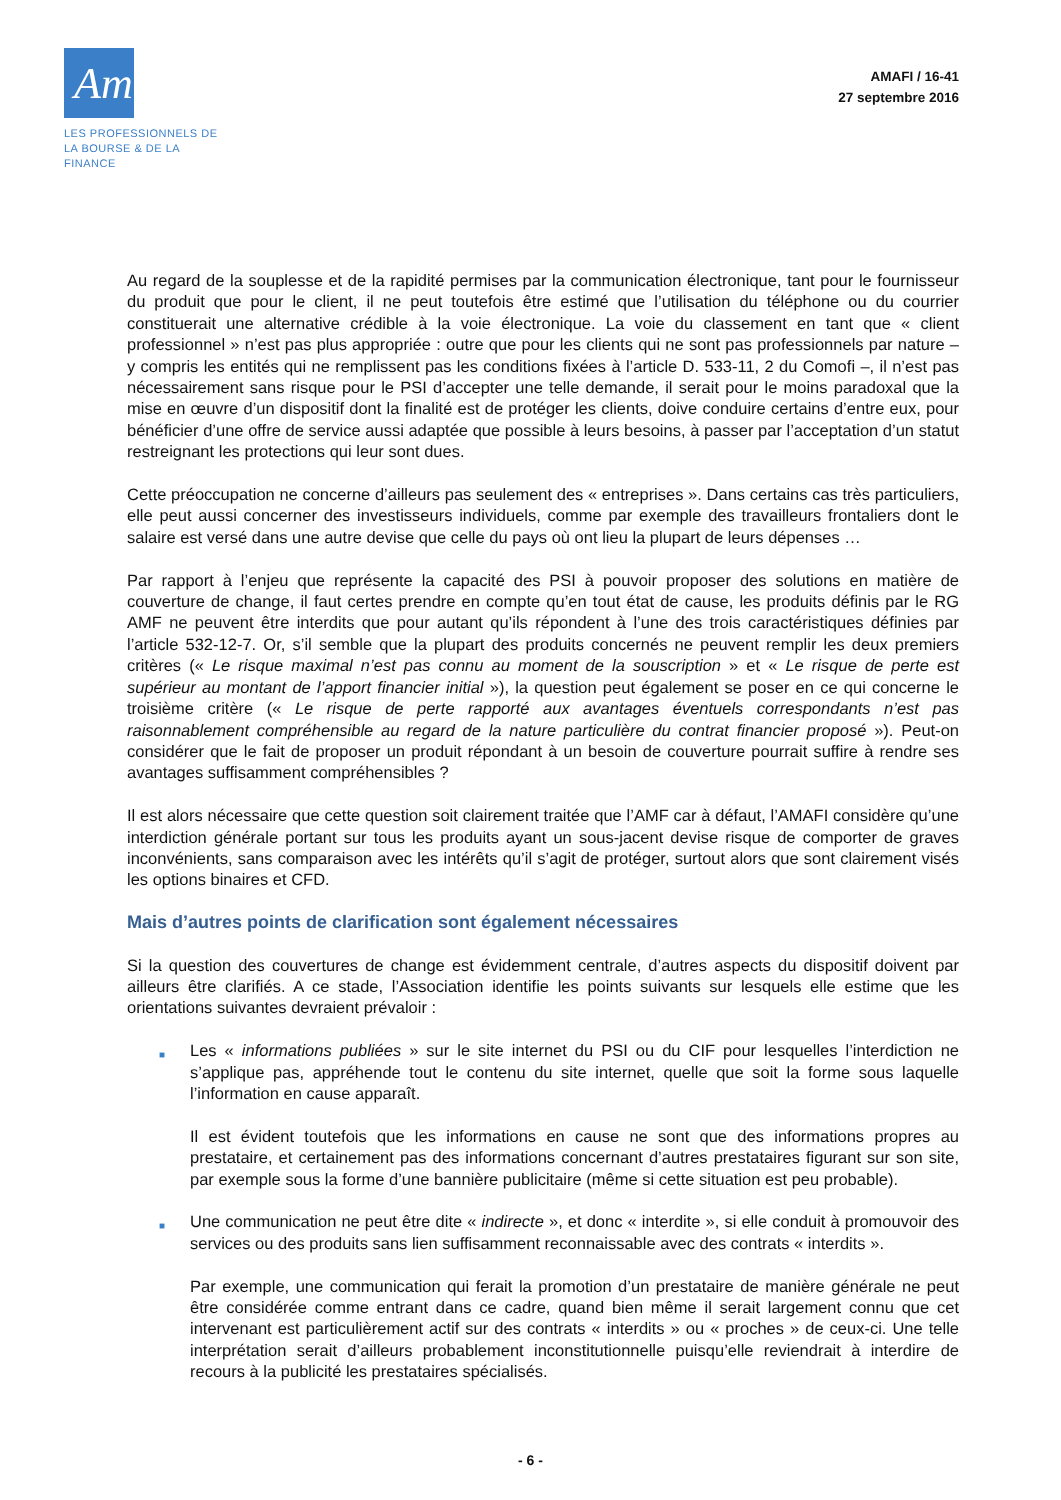Amafi ›
LES PROFESSIONNELS DE
LA BOURSE & DE LA FINANCE
AMAFI / 16-41
27 septembre 2016
Au regard de la souplesse et de la rapidité permises par la communication électronique, tant pour le fournisseur du produit que pour le client, il ne peut toutefois être estimé que l’utilisation du téléphone ou du courrier constituerait une alternative crédible à la voie électronique. La voie du classement en tant que « client professionnel » n’est pas plus appropriée : outre que pour les clients qui ne sont pas professionnels par nature – y compris les entités qui ne remplissent pas les conditions fixées à l’article D. 533-11, 2 du Comofi –, il n’est pas nécessairement sans risque pour le PSI d’accepter une telle demande, il serait pour le moins paradoxal que la mise en œuvre d’un dispositif dont la finalité est de protéger les clients, doive conduire certains d’entre eux, pour bénéficier d’une offre de service aussi adaptée que possible à leurs besoins, à passer par l’acceptation d’un statut restreignant les protections qui leur sont dues.
Cette préoccupation ne concerne d’ailleurs pas seulement des « entreprises ». Dans certains cas très particuliers, elle peut aussi concerner des investisseurs individuels, comme par exemple des travailleurs frontaliers dont le salaire est versé dans une autre devise que celle du pays où ont lieu la plupart de leurs dépenses …
Par rapport à l’enjeu que représente la capacité des PSI à pouvoir proposer des solutions en matière de couverture de change, il faut certes prendre en compte qu’en tout état de cause, les produits définis par le RG AMF ne peuvent être interdits que pour autant qu’ils répondent à l’une des trois caractéristiques définies par l’article 532-12-7. Or, s’il semble que la plupart des produits concernés ne peuvent remplir les deux premiers critères (« Le risque maximal n’est pas connu au moment de la souscription » et « Le risque de perte est supérieur au montant de l’apport financier initial »), la question peut également se poser en ce qui concerne le troisième critère (« Le risque de perte rapporté aux avantages éventuels correspondants n’est pas raisonnablement compréhensible au regard de la nature particulière du contrat financier proposé »). Peut-on considérer que le fait de proposer un produit répondant à un besoin de couverture pourrait suffire à rendre ses avantages suffisamment compréhensibles ?
Il est alors nécessaire que cette question soit clairement traitée que l’AMF car à défaut, l’AMAFI considère qu’une interdiction générale portant sur tous les produits ayant un sous-jacent devise risque de comporter de graves inconvénients, sans comparaison avec les intérêts qu’il s’agit de protéger, surtout alors que sont clairement visés les options binaires et CFD.
Mais d’autres points de clarification sont également nécessaires
Si la question des couvertures de change est évidemment centrale, d’autres aspects du dispositif doivent par ailleurs être clarifiés. A ce stade, l’Association identifie les points suivants sur lesquels elle estime que les orientations suivantes devraient prévaloir :
■
Les « informations publiées » sur le site internet du PSI ou du CIF pour lesquelles l’interdiction ne s’applique pas, appréhende tout le contenu du site internet, quelle que soit la forme sous laquelle l’information en cause apparaît.
Il est évident toutefois que les informations en cause ne sont que des informations propres au prestataire, et certainement pas des informations concernant d’autres prestataires figurant sur son site, par exemple sous la forme d’une bannière publicitaire (même si cette situation est peu probable).
■
Une communication ne peut être dite « indirecte », et donc « interdite », si elle conduit à promouvoir des services ou des produits sans lien suffisamment reconnaissable avec des contrats « interdits ».
Par exemple, une communication qui ferait la promotion d’un prestataire de manière générale ne peut être considérée comme entrant dans ce cadre, quand bien même il serait largement connu que cet intervenant est particulièrement actif sur des contrats « interdits » ou « proches » de ceux-ci. Une telle interprétation serait d’ailleurs probablement inconstitutionnelle puisqu’elle reviendrait à interdire de recours à la publicité les prestataires spécialisés.
- 6 -